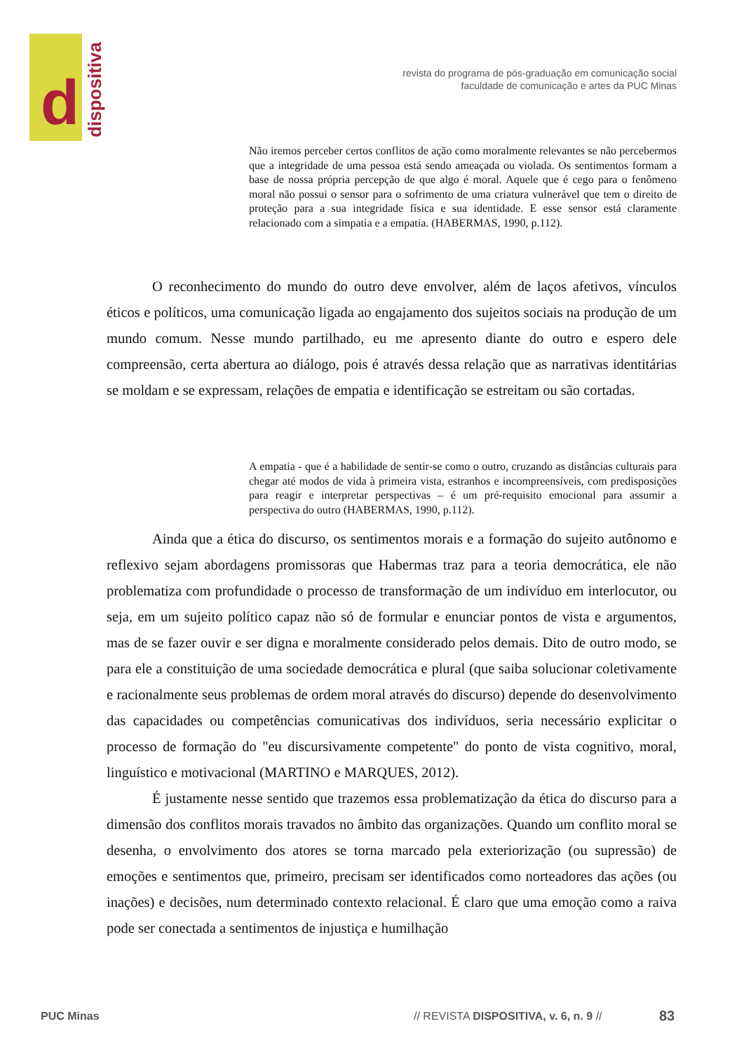d
dispositiva
revista do programa de pós-graduação em comunicação social
faculdade de comunicação e artes da PUC Minas
Não iremos perceber certos conflitos de ação como moralmente relevantes se não percebermos que a integridade de uma pessoa está sendo ameaçada ou violada. Os sentimentos formam a base de nossa própria percepção de que algo é moral. Aquele que é cego para o fenômeno moral não possui o sensor para o sofrimento de uma criatura vulnerável que tem o direito de proteção para a sua integridade física e sua identidade. E esse sensor está claramente relacionado com a simpatia e a empatia. (HABERMAS, 1990, p.112).
O reconhecimento do mundo do outro deve envolver, além de laços afetivos, vínculos éticos e políticos, uma comunicação ligada ao engajamento dos sujeitos sociais na produção de um mundo comum. Nesse mundo partilhado, eu me apresento diante do outro e espero dele compreensão, certa abertura ao diálogo, pois é através dessa relação que as narrativas identitárias se moldam e se expressam, relações de empatia e identificação se estreitam ou são cortadas.
A empatia - que é a habilidade de sentir-se como o outro, cruzando as distâncias culturais para chegar até modos de vida à primeira vista, estranhos e incompreensíveis, com predisposições para reagir e interpretar perspectivas – é um pré-requisito emocional para assumir a perspectiva do outro (HABERMAS, 1990, p.112).
Ainda que a ética do discurso, os sentimentos morais e a formação do sujeito autônomo e reflexivo sejam abordagens promissoras que Habermas traz para a teoria democrática, ele não problematiza com profundidade o processo de transformação de um indivíduo em interlocutor, ou seja, em um sujeito político capaz não só de formular e enunciar pontos de vista e argumentos, mas de se fazer ouvir e ser digna e moralmente considerado pelos demais. Dito de outro modo, se para ele a constituição de uma sociedade democrática e plural (que saiba solucionar coletivamente e racionalmente seus problemas de ordem moral através do discurso) depende do desenvolvimento das capacidades ou competências comunicativas dos indivíduos, seria necessário explicitar o processo de formação do "eu discursivamente competente" do ponto de vista cognitivo, moral, linguístico e motivacional (MARTINO e MARQUES, 2012).
É justamente nesse sentido que trazemos essa problematização da ética do discurso para a dimensão dos conflitos morais travados no âmbito das organizações. Quando um conflito moral se desenha, o envolvimento dos atores se torna marcado pela exteriorização (ou supressão) de emoções e sentimentos que, primeiro, precisam ser identificados como norteadores das ações (ou inações) e decisões, num determinado contexto relacional. É claro que uma emoção como a raiva pode ser conectada a sentimentos de injustiça e humilhação
PUC Minas
// REVISTA DISPOSITIVA, v. 6, n. 9 //
83